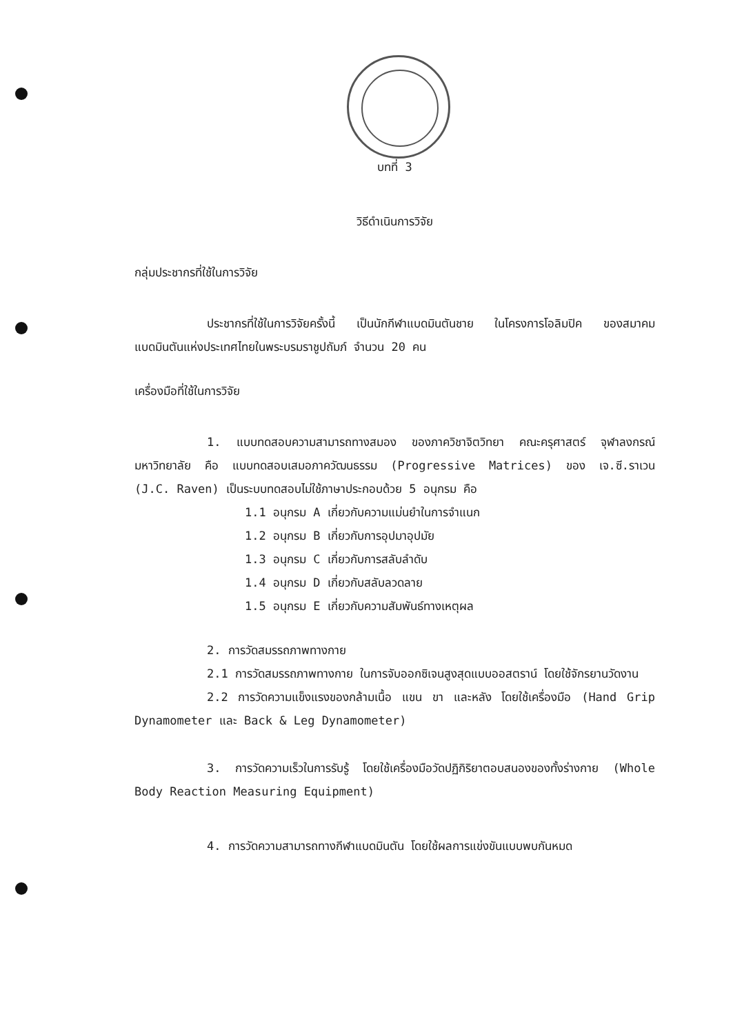บทที่ 3
วิธีดำเนินการวิจัย
กลุ่มประชากรที่ใช้ในการวิจัย
ประชากรที่ใช้ในการวิจัยครั้งนี้ เป็นนักกีฬาแบดมินตันชาย ในโครงการโอลิมปิค ของสมาคมแบดมินตันแห่งประเทศไทยในพระบรมราชูปถัมภ์ จำนวน 20 คน
เครื่องมือที่ใช้ในการวิจัย
1. แบบทดสอบความสามารถทางสมอง ของภาควิชาจิตวิทยา คณะครุศาสตร์ จุฬาลงกรณ์มหาวิทยาลัย คือ แบบทดสอบเสมอภาควัฒนธรรม (Progressive Matrices) ของ เจ.ซี.ราเวน (J.C. Raven) เป็นระบบทดสอบไม่ใช้ภาษาประกอบด้วย 5 อนุกรม คือ
1.1 อนุกรม A เกี่ยวกับความแม่นยำในการจำแนก
1.2 อนุกรม B เกี่ยวกับการอุปมาอุปมัย
1.3 อนุกรม C เกี่ยวกับการสลับลำดับ
1.4 อนุกรม D เกี่ยวกับสลับลวดลาย
1.5 อนุกรม E เกี่ยวกับความสัมพันธ์ทางเหตุผล
2. การวัดสมรรถภาพทางกาย
2.1 การวัดสมรรถภาพทางกาย ในการจับออกซิเจนสูงสุดแบบออสตราน์ โดยใช้จักรยานวัดงาน
2.2 การวัดความแข็งแรงของกล้ามเนื้อ แขน ขา และหลัง โดยใช้เครื่องมือ (Hand Grip Dynamometer และ Back & Leg Dynamometer)
3. การวัดความเร็วในการรับรู้ โดยใช้เครื่องมือวัดปฏิกิริยาตอบสนองของทั้งร่างกาย (Whole Body Reaction Measuring Equipment)
4. การวัดความสามารถทางกีฬาแบดมินตัน โดยใช้ผลการแข่งขันแบบพบกันหมด